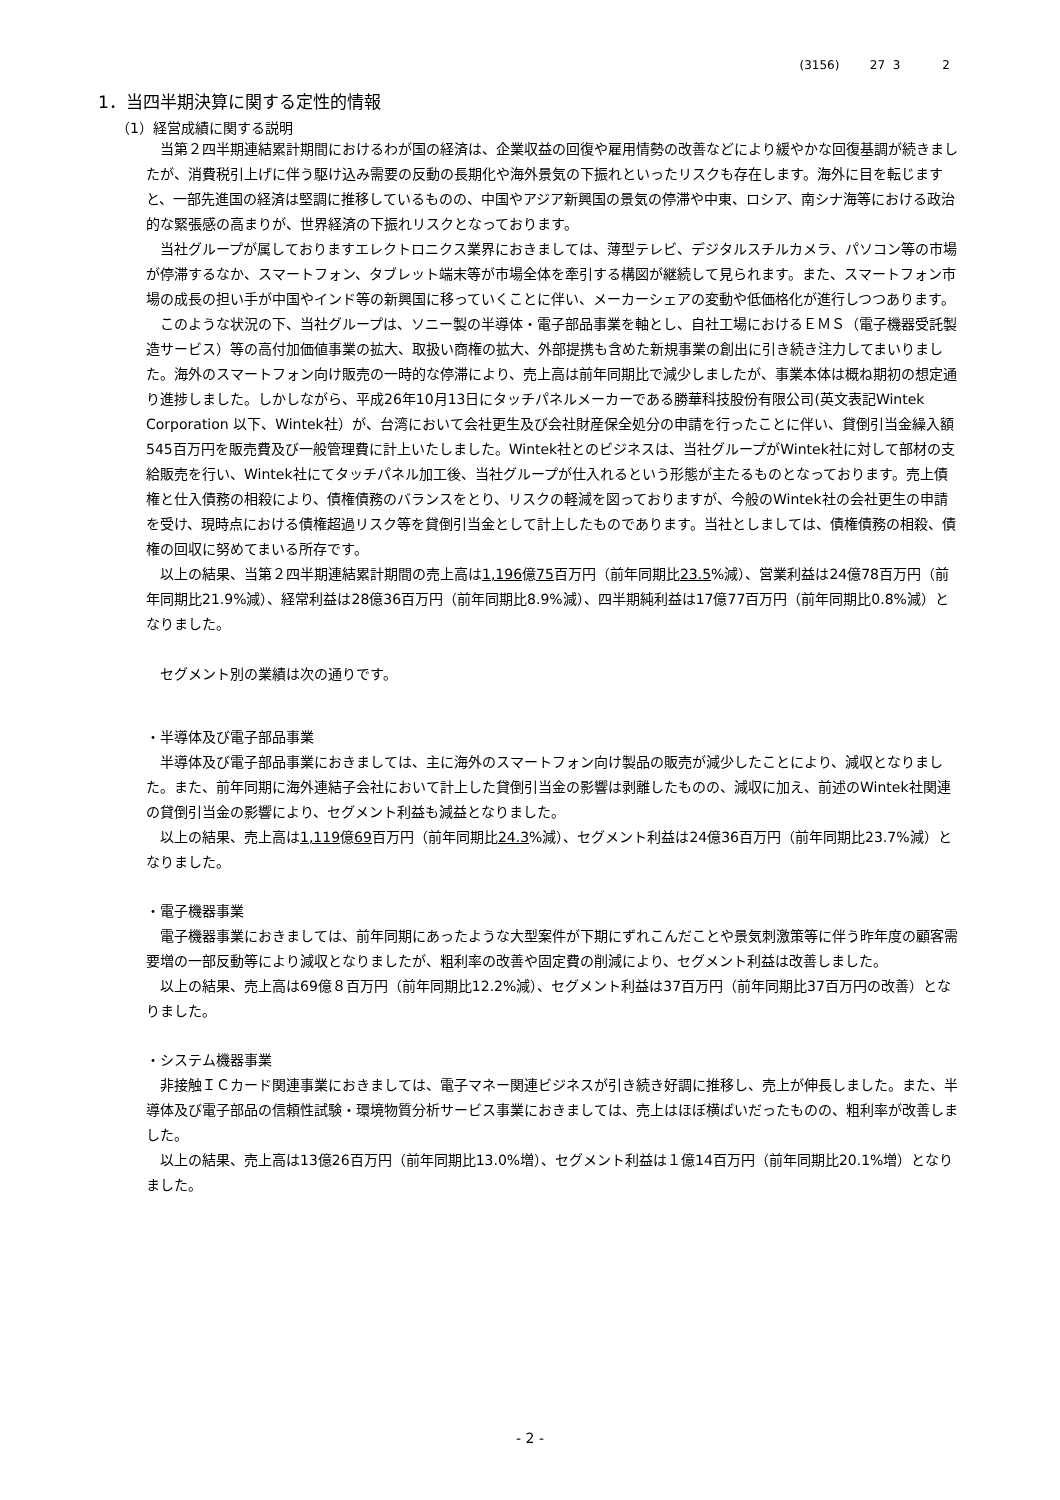(3156) 27 3 2
1．当四半期決算に関する定性的情報
（1）経営成績に関する説明
当第２四半期連結累計期間におけるわが国の経済は、企業収益の回復や雇用情勢の改善などにより緩やかな回復基調が続きましたが、消費税引上げに伴う駆け込み需要の反動の長期化や海外景気の下振れといったリスクも存在します。海外に目を転じますと、一部先進国の経済は堅調に推移しているものの、中国やアジア新興国の景気の停滞や中東、ロシア、南シナ海等における政治的な緊張感の高まりが、世界経済の下振れリスクとなっております。
当社グループが属しておりますエレクトロニクス業界におきましては、薄型テレビ、デジタルスチルカメラ、パソコン等の市場が停滞するなか、スマートフォン、タブレット端末等が市場全体を牽引する構図が継続して見られます。また、スマートフォン市場の成長の担い手が中国やインド等の新興国に移っていくことに伴い、メーカーシェアの変動や低価格化が進行しつつあります。
このような状況の下、当社グループは、ソニー製の半導体・電子部品事業を軸とし、自社工場におけるＥＭＳ（電子機器受託製造サービス）等の高付加価値事業の拡大、取扱い商権の拡大、外部提携も含めた新規事業の創出に引き続き注力してまいりました。海外のスマートフォン向け販売の一時的な停滞により、売上高は前年同期比で減少しましたが、事業本体は概ね期初の想定通り進捗しました。しかしながら、平成26年10月13日にタッチパネルメーカーである勝華科技股份有限公司(英文表記Wintek Corporation 以下、Wintek社）が、台湾において会社更生及び会社財産保全処分の申請を行ったことに伴い、貸倒引当金繰入額545百万円を販売費及び一般管理費に計上いたしました。Wintek社とのビジネスは、当社グループがWintek社に対して部材の支給販売を行い、Wintek社にてタッチパネル加工後、当社グループが仕入れるという形態が主たるものとなっております。売上債権と仕入債務の相殺により、債権債務のバランスをとり、リスクの軽減を図っておりますが、今般のWintek社の会社更生の申請を受け、現時点における債権超過リスク等を貸倒引当金として計上したものであります。当社としましては、債権債務の相殺、債権の回収に努めてまいる所存です。
以上の結果、当第２四半期連結累計期間の売上高は1,196億75百万円（前年同期比23.5%減）、営業利益は24億78百万円（前年同期比21.9%減）、経常利益は28億36百万円（前年同期比8.9%減）、四半期純利益は17億77百万円（前年同期比0.8%減）となりました。
セグメント別の業績は次の通りです。
・半導体及び電子部品事業
半導体及び電子部品事業におきましては、主に海外のスマートフォン向け製品の販売が減少したことにより、減収となりました。また、前年同期に海外連結子会社において計上した貸倒引当金の影響は剥離したものの、減収に加え、前述のWintek社関連の貸倒引当金の影響により、セグメント利益も減益となりました。
以上の結果、売上高は1,119億69百万円（前年同期比24.3%減）、セグメント利益は24億36百万円（前年同期比23.7%減）となりました。
・電子機器事業
電子機器事業におきましては、前年同期にあったような大型案件が下期にずれこんだことや景気刺激策等に伴う昨年度の顧客需要増の一部反動等により減収となりましたが、粗利率の改善や固定費の削減により、セグメント利益は改善しました。
以上の結果、売上高は69億８百万円（前年同期比12.2%減）、セグメント利益は37百万円（前年同期比37百万円の改善）となりました。
・システム機器事業
非接触ＩＣカード関連事業におきましては、電子マネー関連ビジネスが引き続き好調に推移し、売上が伸長しました。また、半導体及び電子部品の信頼性試験・環境物質分析サービス事業におきましては、売上はほぼ横ばいだったものの、粗利率が改善しました。
以上の結果、売上高は13億26百万円（前年同期比13.0%増）、セグメント利益は１億14百万円（前年同期比20.1%増）となりました。
- 2 -